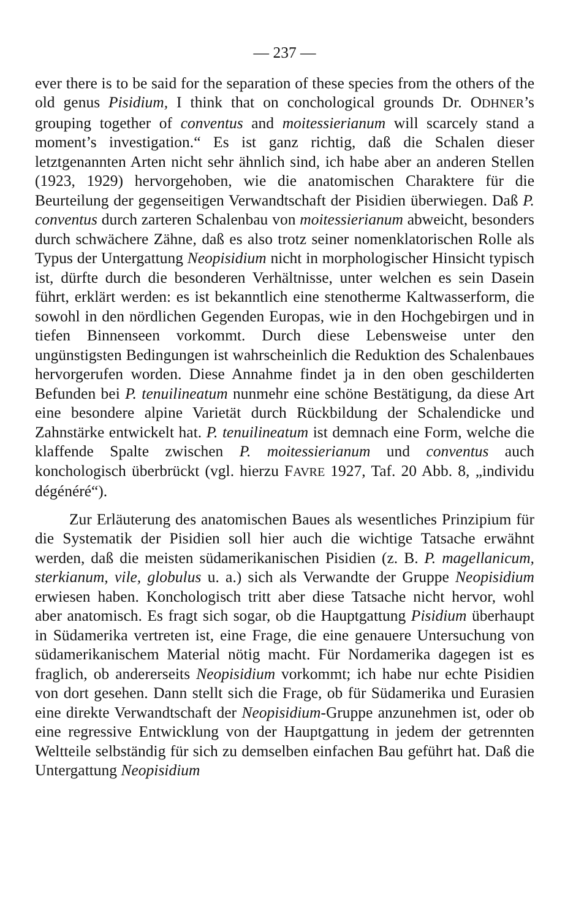— 237 —
ever there is to be said for the separation of these species from the others of the old genus Pisidium, I think that on conchological grounds Dr. ODHNER’s grouping together of conventus and moitessierianum will scarcely stand a moment’s investigation.“ Es ist ganz richtig, daß die Schalen dieser letztgenannten Arten nicht sehr ähnlich sind, ich habe aber an anderen Stellen (1923, 1929) hervorgehoben, wie die anatomischen Charaktere für die Beurteilung der gegenseitigen Verwandtschaft der Pisidien überwiegen. Daß P. conventus durch zarteren Schalenbau von moitessierianum abweicht, besonders durch schwächere Zähne, daß es also trotz seiner nomenklatorischen Rolle als Typus der Untergattung Neopisidium nicht in morphologischer Hinsicht typisch ist, dürfte durch die besonderen Verhältnisse, unter welchen es sein Dasein führt, erklärt werden: es ist bekanntlich eine stenotherme Kaltwasserform, die sowohl in den nördlichen Gegenden Europas, wie in den Hochgebirgen und in tiefen Binnenseen vorkommt. Durch diese Lebensweise unter den ungünstigsten Bedingungen ist wahrscheinlich die Reduktion des Schalenbaues hervorgerufen worden. Diese Annahme findet ja in den oben geschilderten Befunden bei P. tenuilineatum nunmehr eine schöne Bestätigung, da diese Art eine besondere alpine Varietät durch Rückbildung der Schalendicke und Zahnstärke entwickelt hat. P. tenuilineatum ist demnach eine Form, welche die klaffende Spalte zwischen P. moitessierianum und conventus auch konchologisch überbrückt (vgl. hierzu FAVRE 1927, Taf. 20 Abb. 8, „individu dégénéré“).
Zur Erläuterung des anatomischen Baues als wesentliches Prinzipium für die Systematik der Pisidien soll hier auch die wichtige Tatsache erwähnt werden, daß die meisten südamerikanischen Pisidien (z. B. P. magellanicum, sterkianum, vile, globulus u. a.) sich als Verwandte der Gruppe Neopisidium erwiesen haben. Konchologisch tritt aber diese Tatsache nicht hervor, wohl aber anatomisch. Es fragt sich sogar, ob die Hauptgattung Pisidium überhaupt in Südamerika vertreten ist, eine Frage, die eine genauere Untersuchung von südamerikanischem Material nötig macht. Für Nordamerika dagegen ist es fraglich, ob andererseits Neopisidium vorkommt; ich habe nur echte Pisidien von dort gesehen. Dann stellt sich die Frage, ob für Südamerika und Eurasien eine direkte Verwandtschaft der Neopisidium-Gruppe anzunehmen ist, oder ob eine regressive Entwicklung von der Hauptgattung in jedem der getrennten Weltteile selbständig für sich zu demselben einfachen Bau geführt hat. Daß die Untergattung Neopisidium